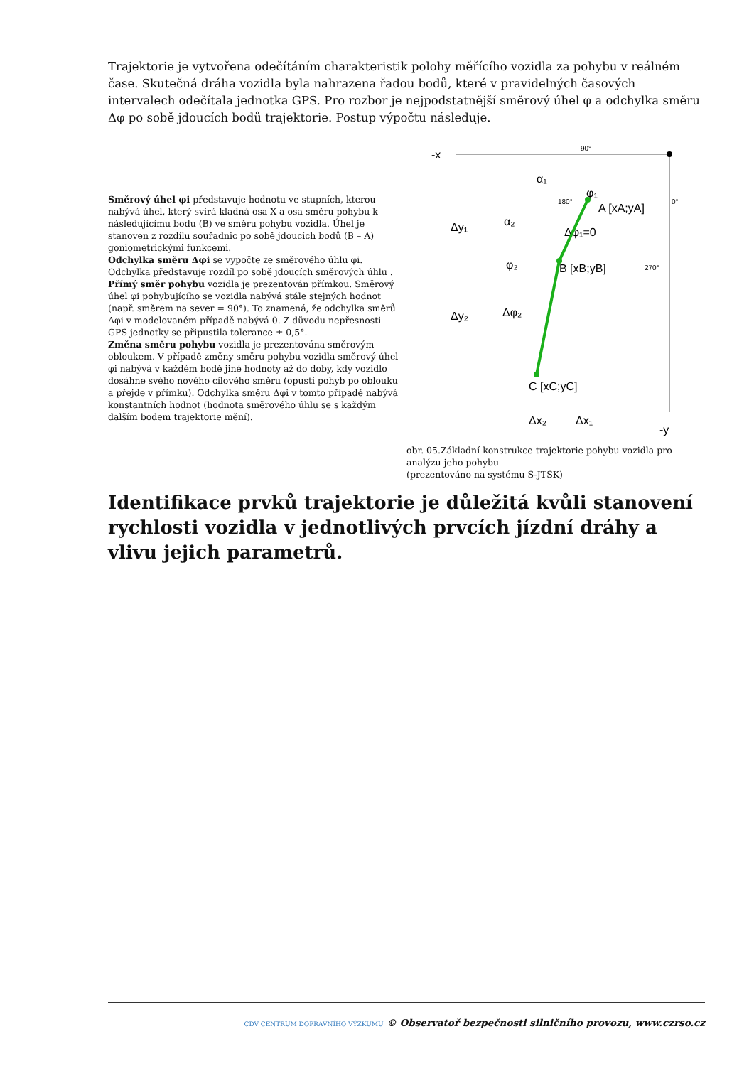Trajektorie je vytvořena odečítáním charakteristik polohy měřícího vozidla za pohybu v reálném čase. Skutečná dráha vozidla byla nahrazena řadou bodů, které v pravidelných časových intervalech odečítala jednotka GPS. Pro rozbor je nejpodstatnější směrový úhel φ a odchylka směru Δφ po sobě jdoucích bodů trajektorie. Postup výpočtu následuje.
Směrový úhel φi představuje hodnotu ve stupních, kterou nabývá úhel, který svírá kladná osa X a osa směru pohybu k následujícímu bodu (B) ve směru pohybu vozidla. Úhel je stanoven z rozdílu souřadnic po sobě jdoucích bodů (B – A) goniometrickými funkcemi.
Odchylka směru Δφi se vypočte ze směrového úhlu φi. Odchylka představuje rozdíl po sobě jdoucích směrových úhlu .
Přímý směr pohybu vozidla je prezentován přímkou. Směrový úhel φi pohybujícího se vozidla nabývá stále stejných hodnot (např. směrem na sever = 90°). To znamená, že odchylka směrů Δφi v modelovaném případě nabývá 0. Z důvodu nepřesnosti GPS jednotky se připustila tolerance ± 0,5°.
Změna směru pohybu vozidla je prezentována směrovým obloukem. V případě změny směru pohybu vozidla směrový úhel φi nabývá v každém bodě jiné hodnoty až do doby, kdy vozidlo dosáhne svého nového cílového směru (opustí pohyb po oblouku a přejde v přímku). Odchylka směru Δφi v tomto případě nabývá konstantních hodnot (hodnota směrového úhlu se s každým dalším bodem trajektorie mění).
-x
90°
0°
180°
270°
α₁
α₂
φ₁
φ₂
A [xA;yA]
Δφ₁=0
B [xB;yB]
Δφ₂
C [xC;yC]
Δy₁
Δy₂
Δx₂
Δx₁
-y
obr. 05.Základní konstrukce trajektorie pohybu vozidla pro analýzu jeho pohybu
(prezentováno na systému S-JTSK)
Identifikace prvků trajektorie je důležitá kvůli stanovení rychlosti vozidla v jednotlivých prvcích jízdní dráhy a vlivu jejich parametrů.
CDV CENTRUM DOPRAVNÍHO VÝZKUMU © Observatoř bezpečnosti silničního provozu, www.czrso.cz